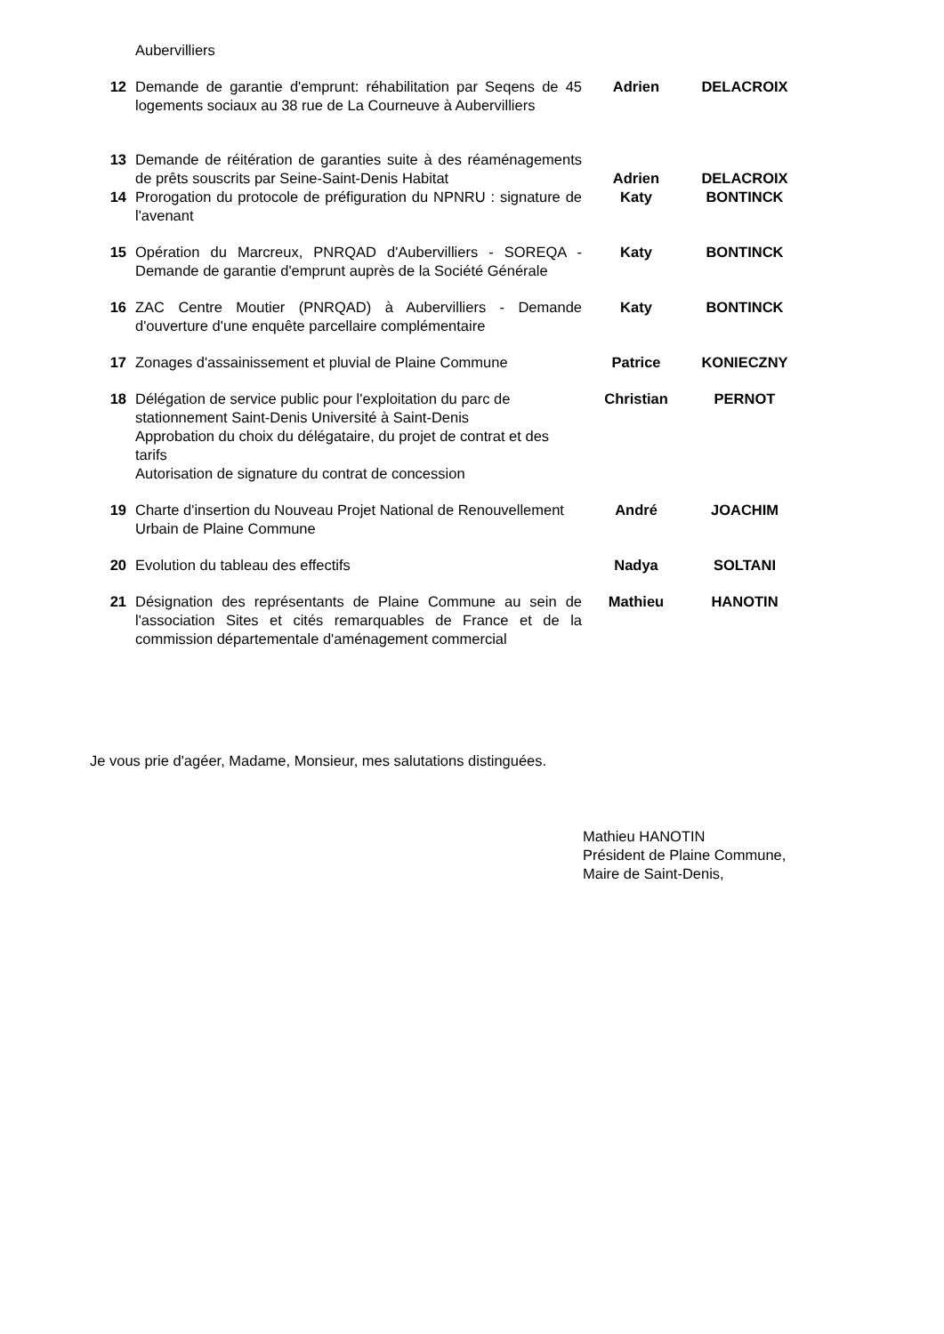| | Aubervilliers | | |
| 12 | Demande de garantie d'emprunt: réhabilitation par Seqens de 45 logements sociaux au 38 rue de La Courneuve à Aubervilliers | Adrien | DELACROIX |
| 13 | Demande de réitération de garanties suite à des réaménagements de prêts souscrits par Seine-Saint-Denis Habitat | Adrien | DELACROIX |
| 14 | Prorogation du protocole de préfiguration du NPNRU : signature de l'avenant | Katy | BONTINCK |
| 15 | Opération du Marcreux, PNRQAD d'Aubervilliers - SOREQA - Demande de garantie d'emprunt auprès de la Société Générale | Katy | BONTINCK |
| 16 | ZAC Centre Moutier (PNRQAD) à Aubervilliers - Demande d'ouverture d'une enquête parcellaire complémentaire | Katy | BONTINCK |
| 17 | Zonages d'assainissement et pluvial de Plaine Commune | Patrice | KONIECZNY |
| 18 | Délégation de service public pour l'exploitation du parc de stationnement Saint-Denis Université à Saint-Denis Approbation du choix du délégataire, du projet de contrat et des tarifs Autorisation de signature du contrat de concession | Christian | PERNOT |
| 19 | Charte d'insertion du Nouveau Projet National de Renouvellement Urbain de Plaine Commune | André | JOACHIM |
| 20 | Evolution du tableau des effectifs | Nadya | SOLTANI |
| 21 | Désignation des représentants de Plaine Commune au sein de l'association Sites et cités remarquables de France et de la commission départementale d'aménagement commercial | Mathieu | HANOTIN |
Je vous prie d'agéer, Madame, Monsieur, mes salutations distinguées.
Mathieu HANOTIN
Président de Plaine Commune,
Maire de Saint-Denis,